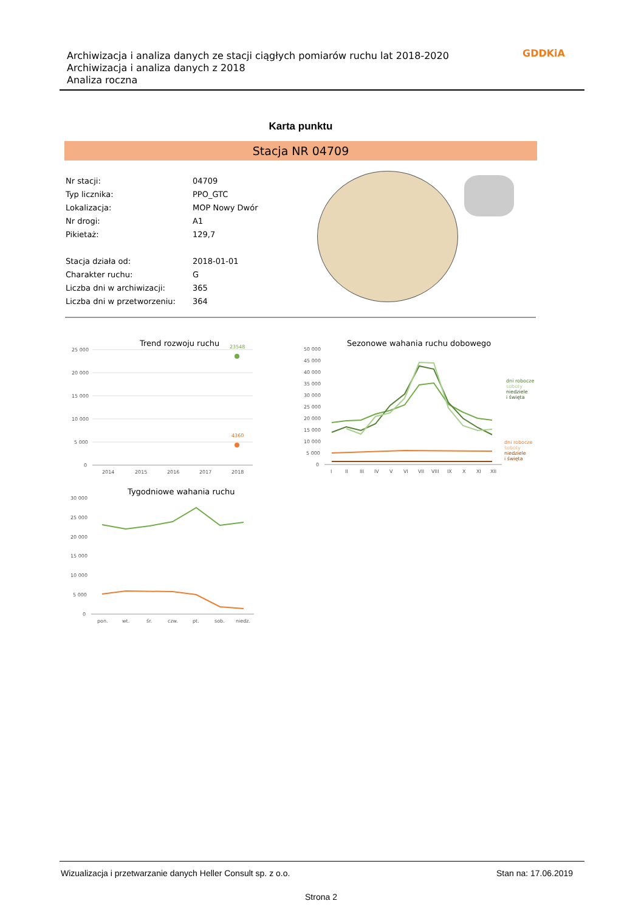Archiwizacja i analiza danych ze stacji ciągłych pomiarów ruchu lat 2018-2020
Archiwizacja i analiza danych z 2018
Analiza roczna
GDDKiA
Karta punktu
Stacja NR 04709
| Nr stacji: | 04709 |
| Typ licznika: | PPO_GTC |
| Lokalizacja: | MOP Nowy Dwór |
| Nr drogi: | A1 |
| Pikietaż: | 129,7 |
| Stacja działa od: | 2018-01-01 |
| Charakter ruchu: | G |
| Liczba dni w archiwizacji: | 365 |
| Liczba dni w przetworzeniu: | 364 |
Trend rozwoju ruchu
25 000
20 000
15 000
10 000
5 000
0
2014
2015
2016
2017
2018
23548
4360
Sezonowe wahania ruchu dobowego
50 000
45 000
40 000
35 000
30 000
25 000
20 000
15 000
10 000
5 000
0
I
II
III
IV
V
VI
VII
VIII
IX
X
XI
XII
dni robocze
soboty
niedziele
i święta
dni robocze
soboty
niedziele
i święta
Tygodniowe wahania ruchu
30 000
25 000
20 000
15 000
10 000
5 000
0
pon.
wt.
śr.
czw.
pt.
sob.
niedz.
Wizualizacja i przetwarzanie danych Heller Consult sp. z o.o.
Stan na: 17.06.2019
Strona 2